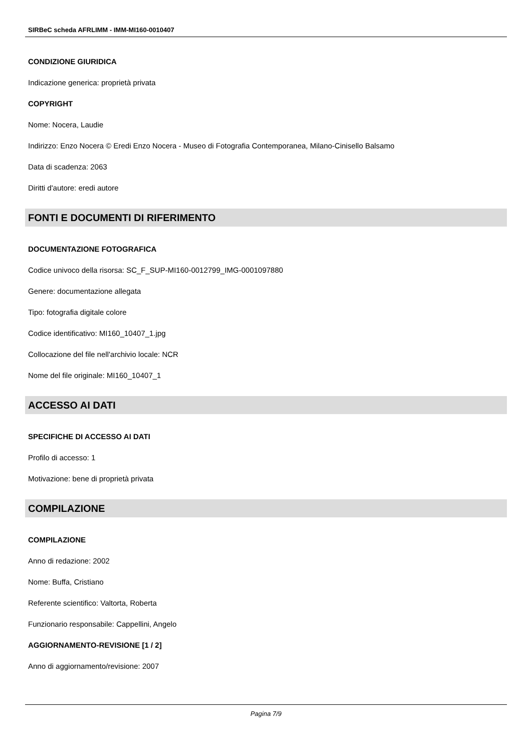SIRBeC scheda AFRLIMM - IMM-MI160-0010407
CONDIZIONE GIURIDICA
Indicazione generica: proprietà privata
COPYRIGHT
Nome: Nocera, Laudie
Indirizzo: Enzo Nocera © Eredi Enzo Nocera - Museo di Fotografia Contemporanea, Milano-Cinisello Balsamo
Data di scadenza: 2063
Diritti d'autore: eredi autore
FONTI E DOCUMENTI DI RIFERIMENTO
DOCUMENTAZIONE FOTOGRAFICA
Codice univoco della risorsa: SC_F_SUP-MI160-0012799_IMG-0001097880
Genere: documentazione allegata
Tipo: fotografia digitale colore
Codice identificativo: MI160_10407_1.jpg
Collocazione del file nell'archivio locale: NCR
Nome del file originale: MI160_10407_1
ACCESSO AI DATI
SPECIFICHE DI ACCESSO AI DATI
Profilo di accesso: 1
Motivazione: bene di proprietà privata
COMPILAZIONE
COMPILAZIONE
Anno di redazione: 2002
Nome: Buffa, Cristiano
Referente scientifico: Valtorta, Roberta
Funzionario responsabile: Cappellini, Angelo
AGGIORNAMENTO-REVISIONE [1 / 2]
Anno di aggiornamento/revisione: 2007
Pagina 7/9